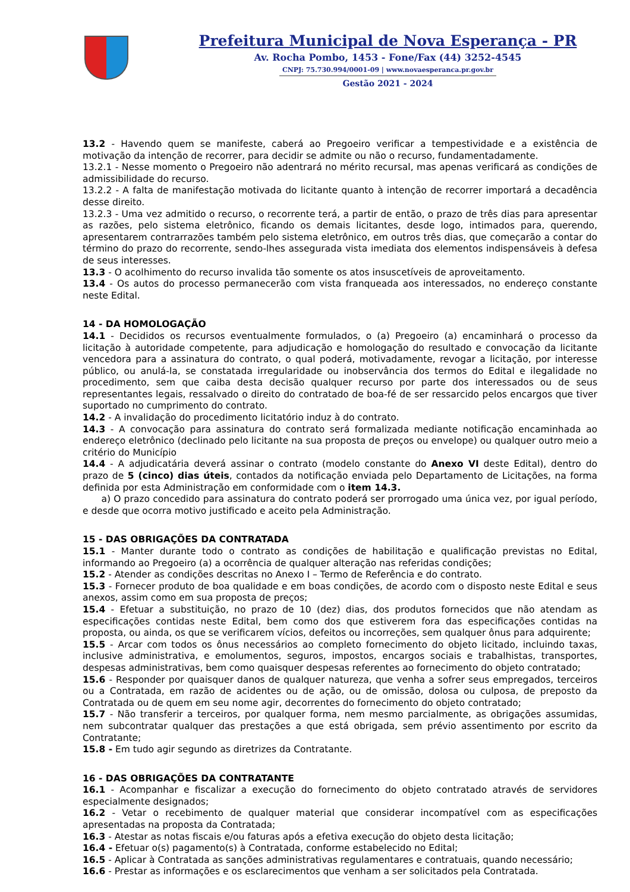Prefeitura Municipal de Nova Esperança - PR
Av. Rocha Pombo, 1453 - Fone/Fax (44) 3252-4545
CNPJ: 75.730.994/0001-09 | www.novaesperanca.pr.gov.br
Gestão 2021 - 2024
13.2 - Havendo quem se manifeste, caberá ao Pregoeiro verificar a tempestividade e a existência de motivação da intenção de recorrer, para decidir se admite ou não o recurso, fundamentadamente.
13.2.1 - Nesse momento o Pregoeiro não adentrará no mérito recursal, mas apenas verificará as condições de admissibilidade do recurso.
13.2.2 - A falta de manifestação motivada do licitante quanto à intenção de recorrer importará a decadência desse direito.
13.2.3 - Uma vez admitido o recurso, o recorrente terá, a partir de então, o prazo de três dias para apresentar as razões, pelo sistema eletrônico, ficando os demais licitantes, desde logo, intimados para, querendo, apresentarem contrarrazões também pelo sistema eletrônico, em outros três dias, que começarão a contar do término do prazo do recorrente, sendo-lhes assegurada vista imediata dos elementos indispensáveis à defesa de seus interesses.
13.3 - O acolhimento do recurso invalida tão somente os atos insuscetíveis de aproveitamento.
13.4 - Os autos do processo permanecerão com vista franqueada aos interessados, no endereço constante neste Edital.
14 - DA HOMOLOGAÇÃO
14.1 - Decididos os recursos eventualmente formulados, o (a) Pregoeiro (a) encaminhará o processo da licitação à autoridade competente, para adjudicação e homologação do resultado e convocação da licitante vencedora para a assinatura do contrato, o qual poderá, motivadamente, revogar a licitação, por interesse público, ou anulá-la, se constatada irregularidade ou inobservância dos termos do Edital e ilegalidade no procedimento, sem que caiba desta decisão qualquer recurso por parte dos interessados ou de seus representantes legais, ressalvado o direito do contratado de boa-fé de ser ressarcido pelos encargos que tiver suportado no cumprimento do contrato.
14.2 - A invalidação do procedimento licitatório induz à do contrato.
14.3 - A convocação para assinatura do contrato será formalizada mediante notificação encaminhada ao endereço eletrônico (declinado pelo licitante na sua proposta de preços ou envelope) ou qualquer outro meio a critério do Município
14.4 - A adjudicatária deverá assinar o contrato (modelo constante do Anexo VI deste Edital), dentro do prazo de 5 (cinco) dias úteis, contados da notificação enviada pelo Departamento de Licitações, na forma definida por esta Administração em conformidade com o item 14.3.
a) O prazo concedido para assinatura do contrato poderá ser prorrogado uma única vez, por igual período, e desde que ocorra motivo justificado e aceito pela Administração.
15 - DAS OBRIGAÇÕES DA CONTRATADA
15.1 - Manter durante todo o contrato as condições de habilitação e qualificação previstas no Edital, informando ao Pregoeiro (a) a ocorrência de qualquer alteração nas referidas condições;
15.2 - Atender as condições descritas no Anexo I – Termo de Referência e do contrato.
15.3 - Fornecer produto de boa qualidade e em boas condições, de acordo com o disposto neste Edital e seus anexos, assim como em sua proposta de preços;
15.4 - Efetuar a substituição, no prazo de 10 (dez) dias, dos produtos fornecidos que não atendam as especificações contidas neste Edital, bem como dos que estiverem fora das especificações contidas na proposta, ou ainda, os que se verificarem vícios, defeitos ou incorreções, sem qualquer ônus para adquirente;
15.5 - Arcar com todos os ônus necessários ao completo fornecimento do objeto licitado, incluindo taxas, inclusive administrativa, e emolumentos, seguros, impostos, encargos sociais e trabalhistas, transportes, despesas administrativas, bem como quaisquer despesas referentes ao fornecimento do objeto contratado;
15.6 - Responder por quaisquer danos de qualquer natureza, que venha a sofrer seus empregados, terceiros ou a Contratada, em razão de acidentes ou de ação, ou de omissão, dolosa ou culposa, de preposto da Contratada ou de quem em seu nome agir, decorrentes do fornecimento do objeto contratado;
15.7 - Não transferir a terceiros, por qualquer forma, nem mesmo parcialmente, as obrigações assumidas, nem subcontratar qualquer das prestações a que está obrigada, sem prévio assentimento por escrito da Contratante;
15.8 - Em tudo agir segundo as diretrizes da Contratante.
16 - DAS OBRIGAÇÕES DA CONTRATANTE
16.1 - Acompanhar e fiscalizar a execução do fornecimento do objeto contratado através de servidores especialmente designados;
16.2 - Vetar o recebimento de qualquer material que considerar incompatível com as especificações apresentadas na proposta da Contratada;
16.3 - Atestar as notas fiscais e/ou faturas após a efetiva execução do objeto desta licitação;
16.4 - Efetuar o(s) pagamento(s) à Contratada, conforme estabelecido no Edital;
16.5 - Aplicar à Contratada as sanções administrativas regulamentares e contratuais, quando necessário;
16.6 - Prestar as informações e os esclarecimentos que venham a ser solicitados pela Contratada.